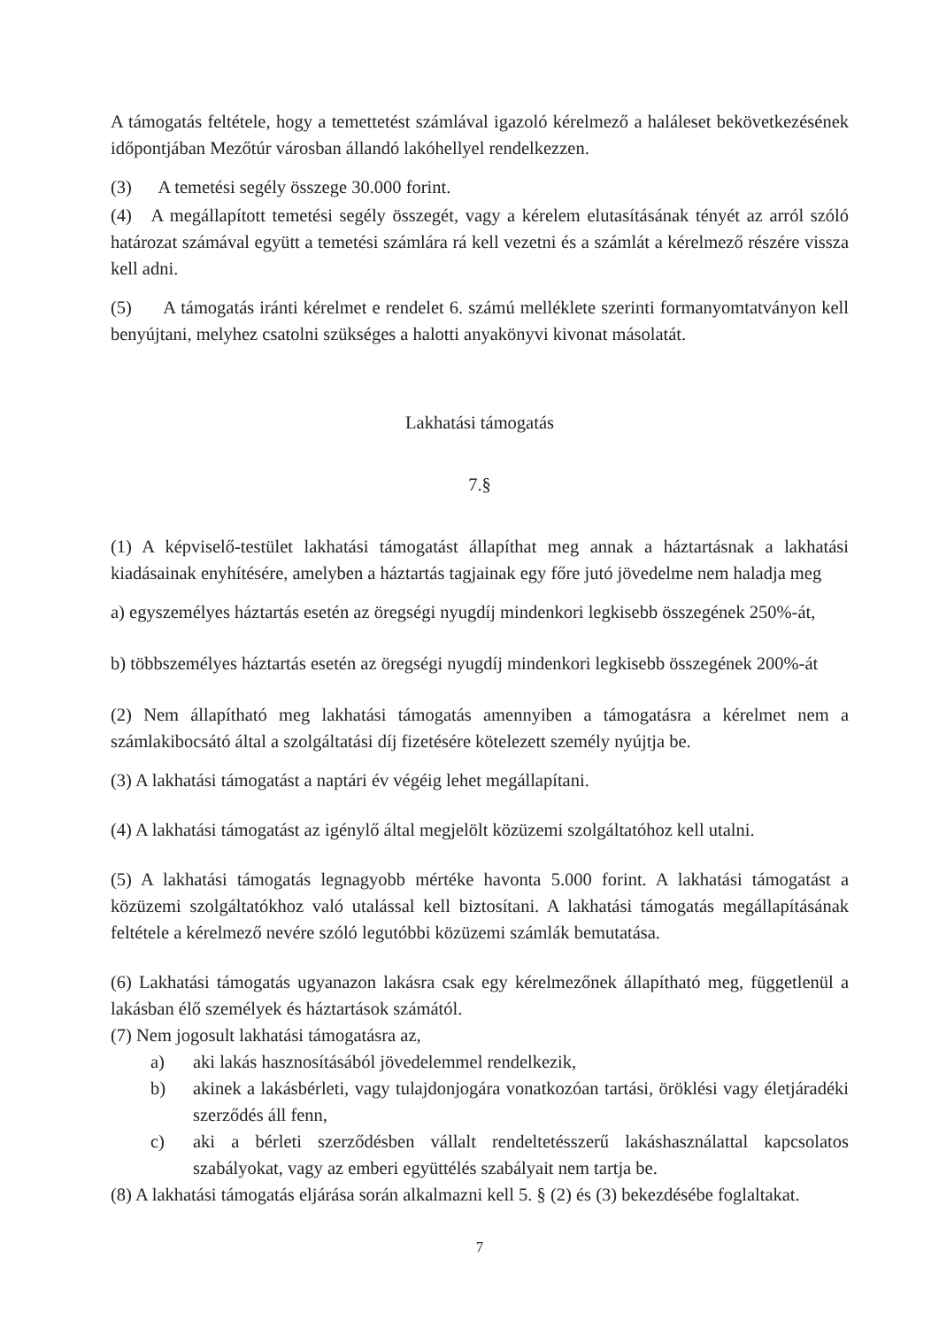A támogatás feltétele, hogy a temettetést számlával igazoló kérelmező a haláleset bekövetkezésének időpontjában Mezőtúr városban állandó lakóhellyel rendelkezzen.
(3) A temetési segély összege 30.000 forint.
(4) A megállapított temetési segély összegét, vagy a kérelem elutasításának tényét az arról szóló határozat számával együtt a temetési számlára rá kell vezetni és a számlát a kérelmező részére vissza kell adni.
(5) A támogatás iránti kérelmet e rendelet 6. számú melléklete szerinti formanyomtatványon kell benyújtani, melyhez csatolni szükséges a halotti anyakönyvi kivonat másolatát.
Lakhatási támogatás
7.§
(1) A képviselő-testület lakhatási támogatást állapíthat meg annak a háztartásnak a lakhatási kiadásainak enyhítésére, amelyben a háztartás tagjainak egy főre jutó jövedelme nem haladja meg
a) egyszemélyes háztartás esetén az öregségi nyugdíj mindenkori legkisebb összegének 250%-át,
b) többszemélyes háztartás esetén az öregségi nyugdíj mindenkori legkisebb összegének 200%-át
(2) Nem állapítható meg lakhatási támogatás amennyiben a támogatásra a kérelmet nem a számlakibocsátó által a szolgáltatási díj fizetésére kötelezett személy nyújtja be.
(3) A lakhatási támogatást a naptári év végéig lehet megállapítani.
(4) A lakhatási támogatást az igénylő által megjelölt közüzemi szolgáltatóhoz kell utalni.
(5) A lakhatási támogatás legnagyobb mértéke havonta 5.000 forint. A lakhatási támogatást a közüzemi szolgáltatókhoz való utalással kell biztosítani. A lakhatási támogatás megállapításának feltétele a kérelmező nevére szóló legutóbbi közüzemi számlák bemutatása.
(6) Lakhatási támogatás ugyanazon lakásra csak egy kérelmezőnek állapítható meg, függetlenül a lakásban élő személyek és háztartások számától.
(7) Nem jogosult lakhatási támogatásra az,
a) aki lakás hasznosításából jövedelemmel rendelkezik,
b) akinek a lakásbérleti, vagy tulajdonjogára vonatkozóan tartási, öröklési vagy életjáradéki szerződés áll fenn,
c) aki a bérleti szerződésben vállalt rendeltetésszerű lakáshasználattal kapcsolatos szabályokat, vagy az emberi együttélés szabályait nem tartja be.
(8) A lakhatási támogatás eljárása során alkalmazni kell 5. § (2) és (3) bekezdésébe foglaltakat.
7